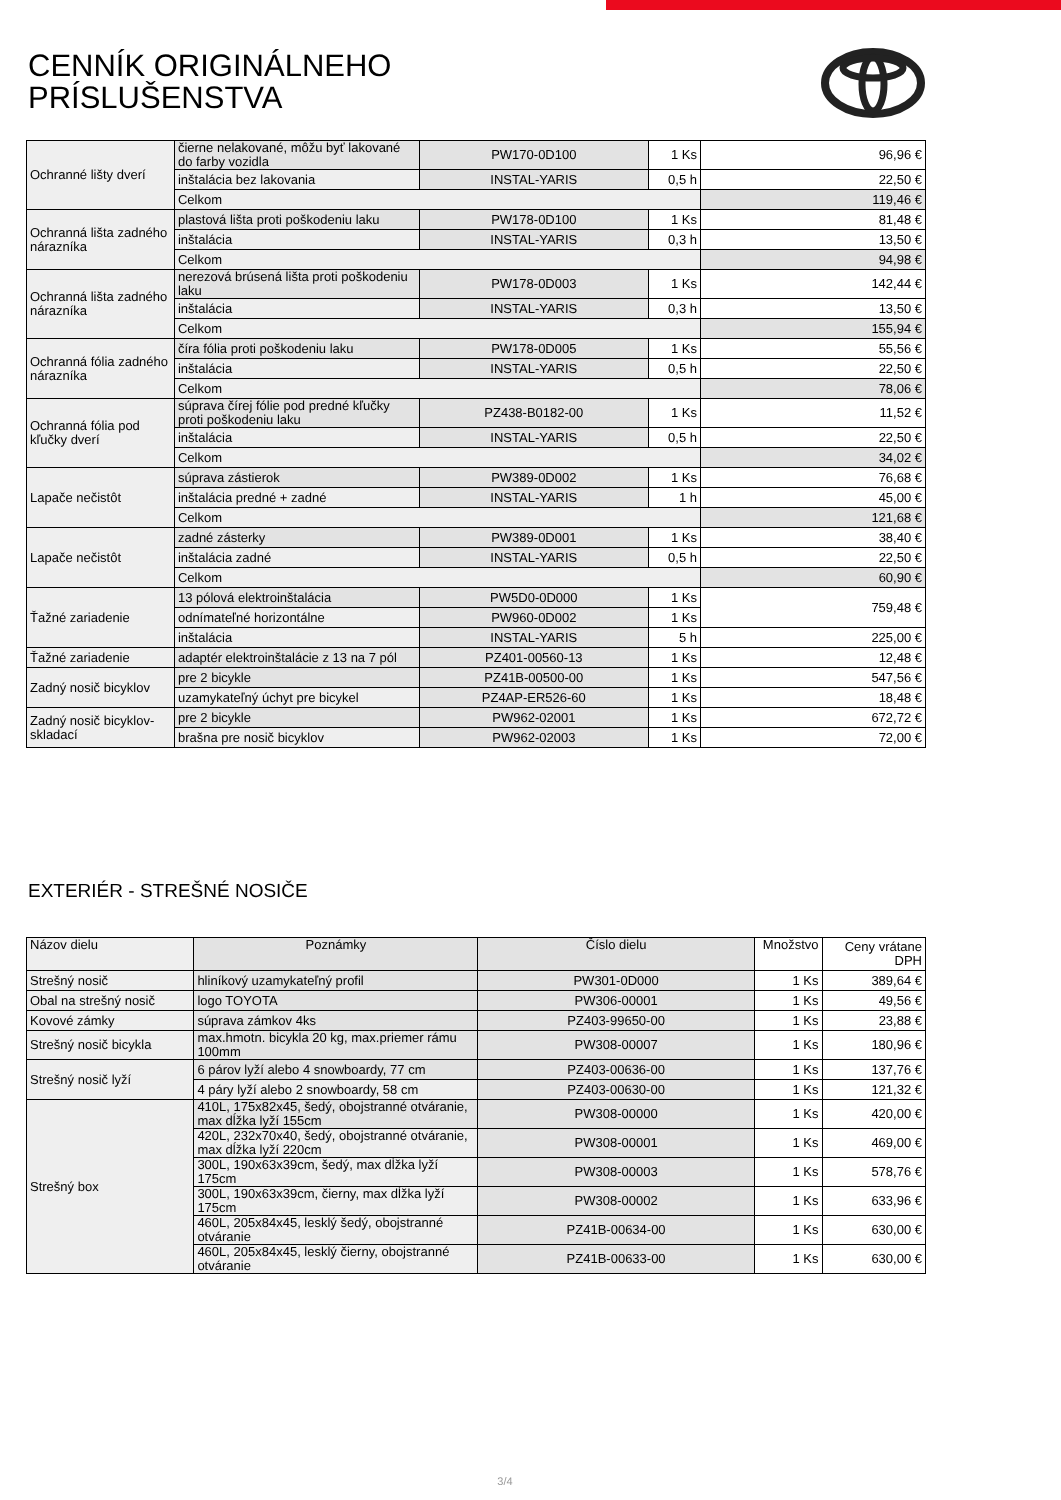CENNÍK ORIGINÁLNEHO
PRÍSLUŠENSTVA
| Ochranné lišty dverí | čierne nelakované, môžu byť lakované do farby vozidla | PW170-0D100 | 1 Ks | 96,96 € |
| | inštalácia bez lakovania | INSTAL-YARIS | 0,5 h | 22,50 € |
| | Celkom | | | 119,46 € |
| Ochranná lišta zadného nárazníka | plastová lišta proti poškodeniu laku | PW178-0D100 | 1 Ks | 81,48 € |
| | inštalácia | INSTAL-YARIS | 0,3 h | 13,50 € |
| | Celkom | | | 94,98 € |
| Ochranná lišta zadného nárazníka | nerezová brúsená lišta proti poškodeniu laku | PW178-0D003 | 1 Ks | 142,44 € |
| | inštalácia | INSTAL-YARIS | 0,3 h | 13,50 € |
| | Celkom | | | 155,94 € |
| Ochranná fólia zadného nárazníka | čírа fólia proti poškodeniu laku | PW178-0D005 | 1 Ks | 55,56 € |
| | inštalácia | INSTAL-YARIS | 0,5 h | 22,50 € |
| | Celkom | | | 78,06 € |
| Ochranná fólia pod kľučky dverí | súprava čírej fólie pod predné kľučky proti poškodeniu laku | PZ438-B0182-00 | 1 Ks | 11,52 € |
| | inštalácia | INSTAL-YARIS | 0,5 h | 22,50 € |
| | Celkom | | | 34,02 € |
| Lapače nečistôt | súprava zástierok | PW389-0D002 | 1 Ks | 76,68 € |
| | inštalácia predné + zadné | INSTAL-YARIS | 1 h | 45,00 € |
| | Celkom | | | 121,68 € |
| Lapače nečistôt | zadné zásterky | PW389-0D001 | 1 Ks | 38,40 € |
| | inštalácia zadné | INSTAL-YARIS | 0,5 h | 22,50 € |
| | Celkom | | | 60,90 € |
| Ťažné zariadenie | 13 pólová elektroinštalácia | PW5D0-0D000 | 1 Ks | 759,48 € |
| | odnímateľné horizontálne | PW960-0D002 | 1 Ks | |
| | inštalácia | INSTAL-YARIS | 5 h | 225,00 € |
| Ťažné zariadenie | adaptér elektroinštalácie z 13 na 7 pól | PZ401-00560-13 | 1 Ks | 12,48 € |
| Zadný nosič bicyklov | pre 2 bicykle | PZ41B-00500-00 | 1 Ks | 547,56 € |
| | uzamykateľný úchyt pre bicykel | PZ4AP-ER526-60 | 1 Ks | 18,48 € |
| Zadný nosič bicyklov-skladací | pre 2 bicykle | PW962-02001 | 1 Ks | 672,72 € |
| | brašna pre nosič bicyklov | PW962-02003 | 1 Ks | 72,00 € |
EXTERIÉR - STREŠNÉ NOSIČE
| Názov dielu | Poznámky | Číslo dielu | Množstvo | Ceny vrátane DPH |
| --- | --- | --- | --- | --- |
| Strešný nosič | hliníkový uzamykateľný profil | PW301-0D000 | 1 Ks | 389,64 € |
| Obal na strešný nosič | logo TOYOTA | PW306-00001 | 1 Ks | 49,56 € |
| Kovové zámky | súprava zámkov 4ks | PZ403-99650-00 | 1 Ks | 23,88 € |
| Strešný nosič bicykla | max.hmotn. bicykla 20 kg, max.priemer rámu 100mm | PW308-00007 | 1 Ks | 180,96 € |
| Strešný nosič lyží | 6 párov lyží alebo 4 snowboardy, 77 cm | PZ403-00636-00 | 1 Ks | 137,76 € |
| | 4 páry lyží alebo 2 snowboardy, 58 cm | PZ403-00630-00 | 1 Ks | 121,32 € |
| Strešný box | 410L, 175x82x45, šedý, obojstranné otváranie, max dĺžka lyží 155cm | PW308-00000 | 1 Ks | 420,00 € |
| | 420L, 232x70x40, šedý, obojstranné otváranie, max dĺžka lyží 220cm | PW308-00001 | 1 Ks | 469,00 € |
| | 300L, 190x63x39cm, šedý, max dĺžka lyží 175cm | PW308-00003 | 1 Ks | 578,76 € |
| | 300L, 190x63x39cm, čierny, max dĺžka lyží 175cm | PW308-00002 | 1 Ks | 633,96 € |
| | 460L, 205x84x45, lesklý šedý, obojstranné otváranie | PZ41B-00634-00 | 1 Ks | 630,00 € |
| | 460L, 205x84x45, lesklý čierny, obojstranné otváranie | PZ41B-00633-00 | 1 Ks | 630,00 € |
3/4